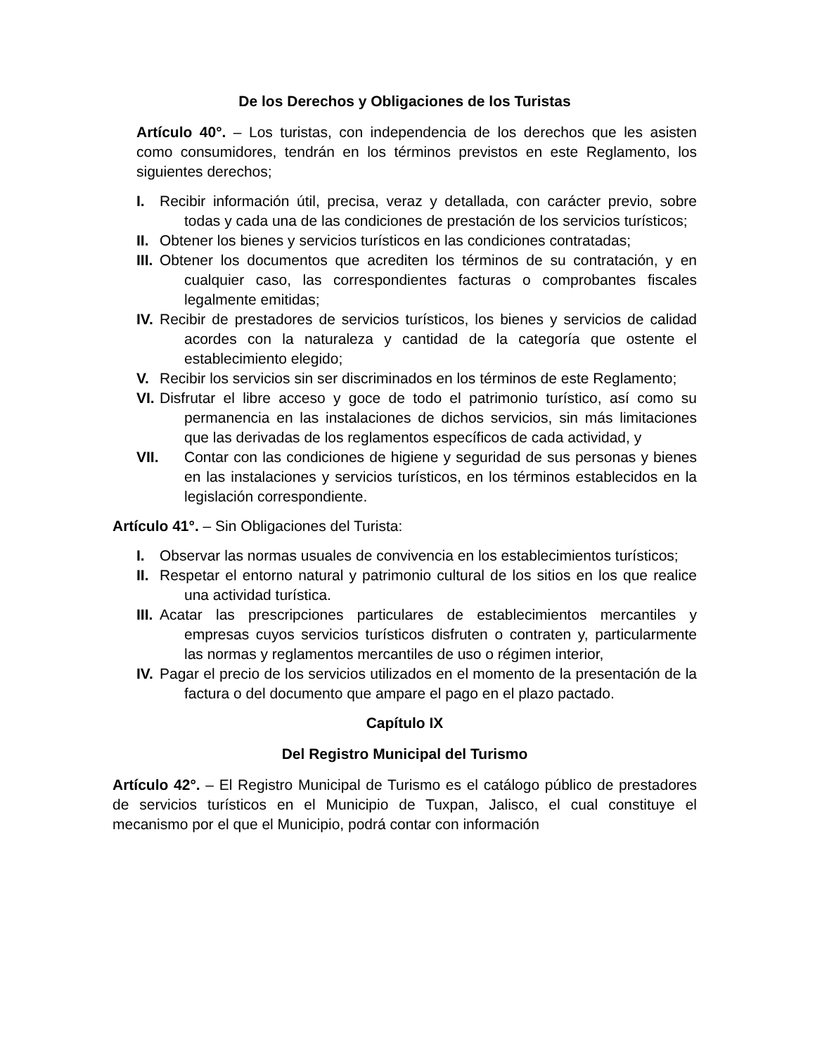De los Derechos y Obligaciones de los Turistas
Artículo 40°. – Los turistas, con independencia de los derechos que les asisten como consumidores, tendrán en los términos previstos en este Reglamento, los siguientes derechos;
I. Recibir información útil, precisa, veraz y detallada, con carácter previo, sobre todas y cada una de las condiciones de prestación de los servicios turísticos;
II. Obtener los bienes y servicios turísticos en las condiciones contratadas;
III. Obtener los documentos que acrediten los términos de su contratación, y en cualquier caso, las correspondientes facturas o comprobantes fiscales legalmente emitidas;
IV. Recibir de prestadores de servicios turísticos, los bienes y servicios de calidad acordes con la naturaleza y cantidad de la categoría que ostente el establecimiento elegido;
V. Recibir los servicios sin ser discriminados en los términos de este Reglamento;
VI. Disfrutar el libre acceso y goce de todo el patrimonio turístico, así como su permanencia en las instalaciones de dichos servicios, sin más limitaciones que las derivadas de los reglamentos específicos de cada actividad, y
VII. Contar con las condiciones de higiene y seguridad de sus personas y bienes en las instalaciones y servicios turísticos, en los términos establecidos en la legislación correspondiente.
Artículo 41°. – Sin Obligaciones del Turista:
I. Observar las normas usuales de convivencia en los establecimientos turísticos;
II. Respetar el entorno natural y patrimonio cultural de los sitios en los que realice una actividad turística.
III. Acatar las prescripciones particulares de establecimientos mercantiles y empresas cuyos servicios turísticos disfruten o contraten y, particularmente las normas y reglamentos mercantiles de uso o régimen interior,
IV. Pagar el precio de los servicios utilizados en el momento de la presentación de la factura o del documento que ampare el pago en el plazo pactado.
Capítulo IX
Del Registro Municipal del Turismo
Artículo 42°. – El Registro Municipal de Turismo es el catálogo público de prestadores de servicios turísticos en el Municipio de Tuxpan, Jalisco, el cual constituye el mecanismo por el que el Municipio, podrá contar con información